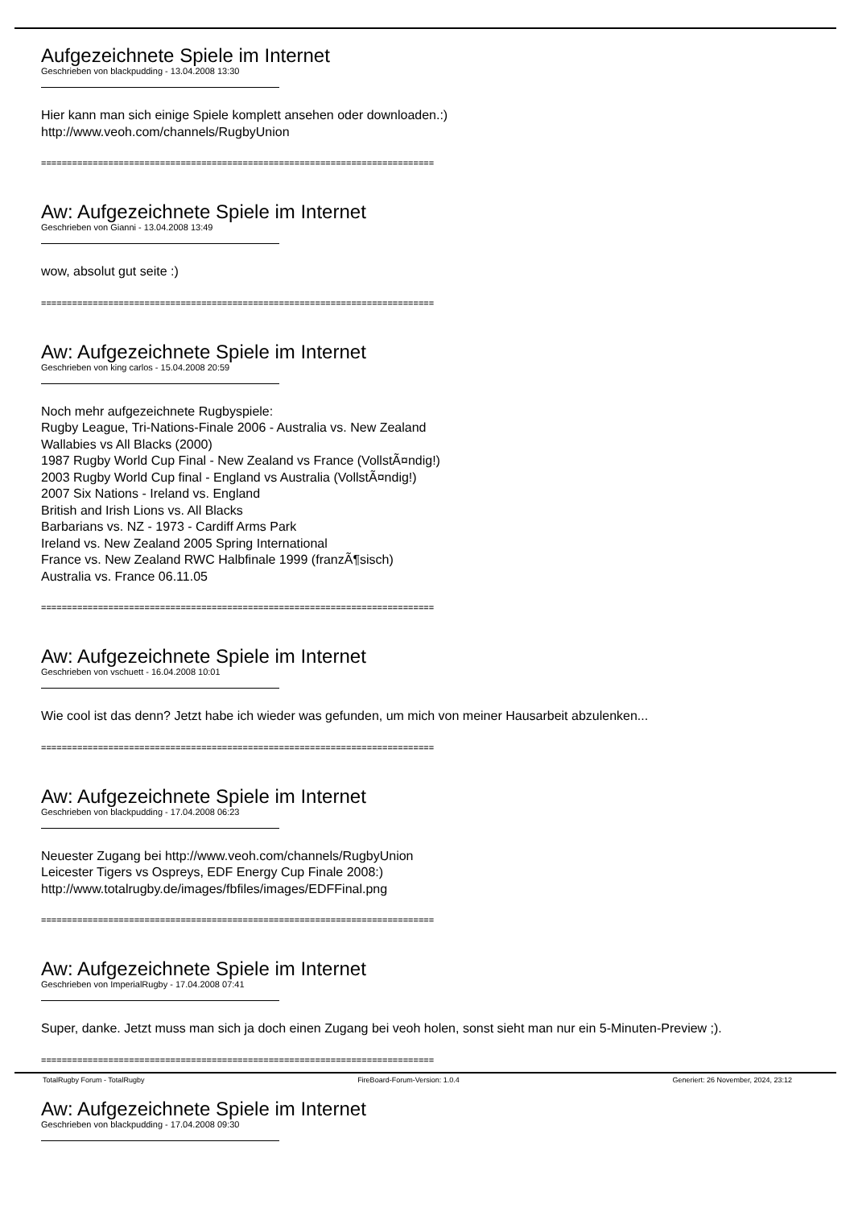Aufgezeichnete Spiele im Internet
Geschrieben von blackpudding - 13.04.2008 13:30
Hier kann man sich einige Spiele komplett ansehen oder downloaden.:)
http://www.veoh.com/channels/RugbyUnion
============================================================================
Aw: Aufgezeichnete Spiele im Internet
Geschrieben von Gianni - 13.04.2008 13:49
wow, absolut gut seite :)
============================================================================
Aw: Aufgezeichnete Spiele im Internet
Geschrieben von king carlos - 15.04.2008 20:59
Noch mehr aufgezeichnete Rugbyspiele:
Rugby League, Tri-Nations-Finale 2006 - Australia vs. New Zealand
Wallabies vs All Blacks (2000)
1987 Rugby World Cup Final - New Zealand vs France (VollstÃ¤ndig!)
2003 Rugby World Cup final - England vs Australia (VollstÃ¤ndig!)
2007 Six Nations - Ireland vs. England
British and Irish Lions vs. All Blacks
Barbarians vs. NZ - 1973 - Cardiff Arms Park
Ireland vs. New Zealand 2005 Spring International
France vs. New Zealand RWC Halbfinale 1999 (franzÃ¶sisch)
Australia vs. France 06.11.05
============================================================================
Aw: Aufgezeichnete Spiele im Internet
Geschrieben von vschuett - 16.04.2008 10:01
Wie cool ist das denn? Jetzt habe ich wieder was gefunden, um mich von meiner Hausarbeit abzulenken...
============================================================================
Aw: Aufgezeichnete Spiele im Internet
Geschrieben von blackpudding - 17.04.2008 06:23
Neuester Zugang bei http://www.veoh.com/channels/RugbyUnion
Leicester Tigers vs Ospreys, EDF Energy Cup Finale 2008:)
http://www.totalrugby.de/images/fbfiles/images/EDFFinal.png
============================================================================
Aw: Aufgezeichnete Spiele im Internet
Geschrieben von ImperialRugby - 17.04.2008 07:41
Super, danke. Jetzt muss man sich ja doch einen Zugang bei veoh holen, sonst sieht man nur ein 5-Minuten-Preview ;).
============================================================================
Aw: Aufgezeichnete Spiele im Internet
Geschrieben von blackpudding - 17.04.2008 09:30
TotalRugby Forum - TotalRugby FireBoard-Forum-Version: 1.0.4 Generiert: 26 November, 2024, 23:12